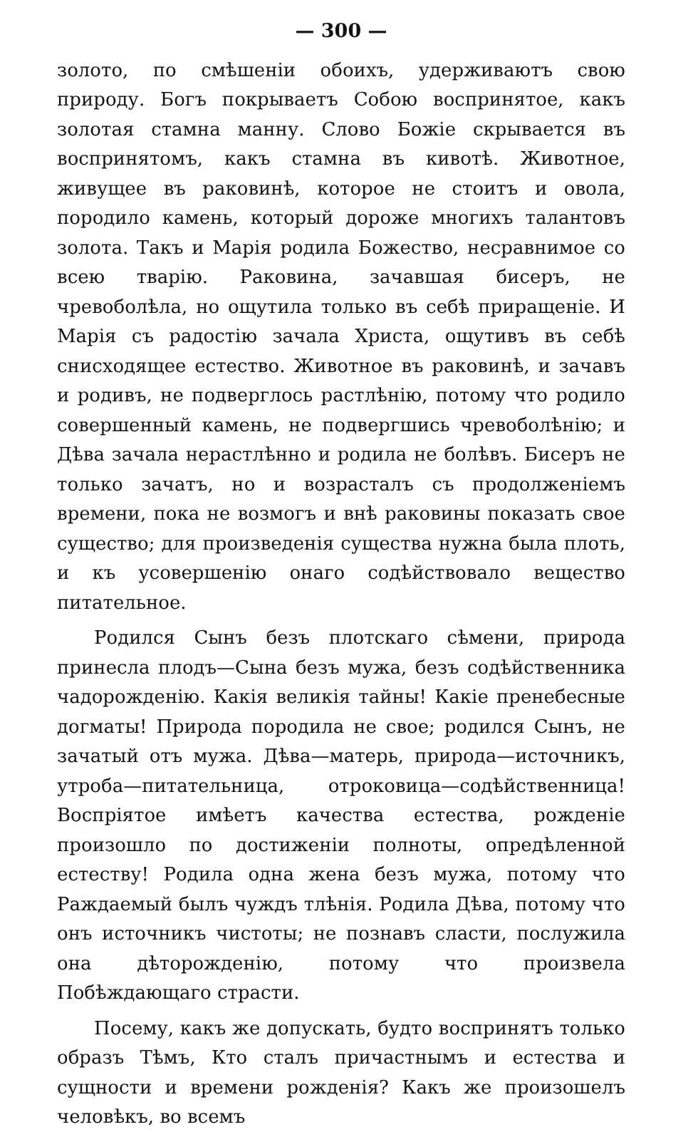— 300 —
золото, по смѣшеніи обоихъ, удерживаютъ свою природу. Богъ покрываетъ Собою воспринятое, какъ золотая стамна манну. Слово Божіе скрывается въ воспринятомъ, какъ стамна въ ки­вотѣ. Животное, живущее въ раковинѣ, которое не стоитъ и овола, породило камень, который дороже многихъ талантовъ золота. Такъ и Марія родила Божество, несравнимое со всею тварію. Раковина, зачавшая бисеръ, не чревоболѣла, но ощу­тила только въ себѣ приращеніе. И Марія съ радостію зачала Христа, ощутивъ въ себѣ снисходящее естество. Животное въ раковинѣ, и зачавъ и родивъ, не подверглось растлѣнію, потому что родило совершенный камень, не подвергшись чревоболѣнію; и Дѣва зачала нерастлѣнно и родила не болѣвъ. Бисеръ не только зачатъ, но и возрасталъ съ продолженіемъ времени, пока не возмогъ и внѣ раковины показать свое су­щество; для произведенія существа нужна была плоть, и къ усовершенію онаго содѣйствовало вещество питательное.
Родился Сынъ безъ плотскаго сѣмени, природа принесла плодъ—Сына безъ мужа, безъ содѣйственника чадорожденію. Какія великія тайны! Какіе пренебесные догматы! Природа породила не свое; родился Сынъ, не зачатый отъ мужа. Дѣва—матерь, природа—источникъ, утроба—питательница, отроко­вица—содѣйственница! Воспріятое имѣетъ качества естества, рожденіе произошло по достиженіи полноты, опредѣленной естеству! Родила одна жена безъ мужа, потому что Раждаемый былъ чуждъ тлѣнія. Родила Дѣва, потому что онъ источникъ чистоты; не познавъ сласти, послужила она дѣторожденію, потому что произвела Побѣждающаго страсти.
Посему, какъ же допускать, будто воспринятъ только образъ Тѣмъ, Кто сталъ причастнымъ и естества и сущности и времени рожденія? Какъ же произошелъ человѣкъ, во всемъ